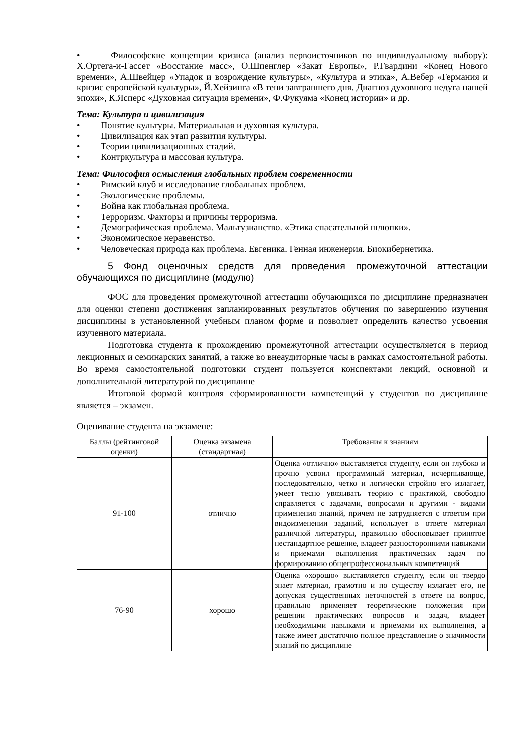• Философские концепции кризиса (анализ первоисточников по индивидуальному выбору): Х.Ортега-и-Гассет «Восстание масс», О.Шпенглер «Закат Европы», Р.Гвардини «Конец Нового времени», А.Швейцер «Упадок и возрождение культуры», «Культура и этика», А.Вебер «Германия и кризис европейской культуры», Й.Хейзинга «В тени завтрашнего дня. Диагноз духовного недуга нашей эпохи», К.Ясперс «Духовная ситуация времени», Ф.Фукуяма «Конец истории» и др.
Тема: Культура и цивилизация
• Понятие культуры. Материальная и духовная культура.
• Цивилизация как этап развития культуры.
• Теории цивилизационных стадий.
• Контркультура и массовая культура.
Тема: Философия осмысления глобальных проблем современности
• Римский клуб и исследование глобальных проблем.
• Экологические проблемы.
• Война как глобальная проблема.
• Терроризм. Факторы и причины терроризма.
• Демографическая проблема. Мальтузианство. «Этика спасательной шлюпки».
• Экономическое неравенство.
• Человеческая природа как проблема. Евгеника. Генная инженерия. Биокибернетика.
5 Фонд оценочных средств для проведения промежуточной аттестации обучающихся по дисциплине (модулю)
ФОС для проведения промежуточной аттестации обучающихся по дисциплине предназначен для оценки степени достижения запланированных результатов обучения по завершению изучения дисциплины в установленной учебным планом форме и позволяет определить качество усвоения изученного материала.
Подготовка студента к прохождению промежуточной аттестации осуществляется в период лекционных и семинарских занятий, а также во внеаудиторные часы в рамках самостоятельной работы. Во время самостоятельной подготовки студент пользуется конспектами лекций, основной и дополнительной литературой по дисциплине
Итоговой формой контроля сформированности компетенций у студентов по дисциплине является – экзамен.
Оценивание студента на экзамене:
| Баллы (рейтинговой оценки) | Оценка экзамена (стандартная) | Требования к знаниям |
| 91-100 | отлично | Оценка «отлично» выставляется студенту, если он глубоко и прочно усвоил программный материал, исчерпывающе, последовательно, четко и логически стройно его излагает, умеет тесно увязывать теорию с практикой, свободно справляется с задачами, вопросами и другими - видами применения знаний, причем не затрудняется с ответом при видоизменении заданий, использует в ответе материал различной литературы, правильно обосновывает принятое нестандартное решение, владеет разносторонними навыками и приемами выполнения практических задач по формированию общепрофессиональных компетенций |
| 76-90 | хорошо | Оценка «хорошо» выставляется студенту, если он твердо знает материал, грамотно и по существу излагает его, не допуская существенных неточностей в ответе на вопрос, правильно применяет теоретические положения при решении практических вопросов и задач, владеет необходимыми навыками и приемами их выполнения, а также имеет достаточно полное представление о значимости знаний по дисциплине |